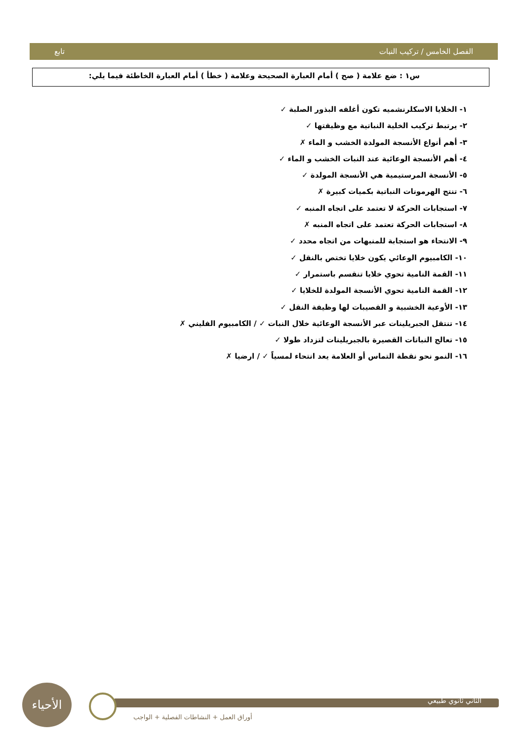الفصل الخامس / تركيب النبات تابع
س١ : ضع علامة ( صح ) أمام العبارة الصحيحة وعلامة ( خطأ ) أمام العبارة الخاطئة فيما يلي:
١- الخلايا الاسكلرنشميه تكون أغلفه البذور الصلبة ✓
٢- يرتبط تركيب الخلية النباتية مع وظيفتها ✓
٣- أهم أنواع الأنسجة المولدة الخشب و الماء ✗
٤- أهم الأنسجة الوعائية عند النبات الخشب و الماء ✓
٥- الأنسجة المرستيمية هي الأنسجة المولدة ✓
٦- تنتج الهرمونات النباتية بكميات كبيرة ✗
٧- استجابات الحركة لا تعتمد على اتجاه المنبه ✓
٨- استجابات الحركة تعتمد على اتجاه المنبه ✗
٩- الانتحاء هو استجابة للمنبهات من اتجاه محدد ✓
١٠- الكامبيوم الوعائي يكون خلايا تختص بالنقل ✓
١١- القمة النامية تحوي خلايا تنقسم باستمرار ✓
١٢- القمة النامية تحوي الأنسجة المولدة للخلايا ✓
١٣- الأوعية الخشبية و القصيبات لها وظيفة النقل ✓
١٤- تنتقل الجبريلينات عبر الأنسجة الوعائية خلال النبات ✓ / الكامبيوم الفليني ✗
١٥- تعالج النباتات القصيرة بالجبريلينات لتزداد طولا ✓
١٦- النمو نحو نقطة التماس أو العلامة يعد انتحاء لمسياً ✓ / ارضيا ✗
الأحياء
الثاني ثانوي طبيعي
أوراق العمل + النشاطات الفصلية + الواجب